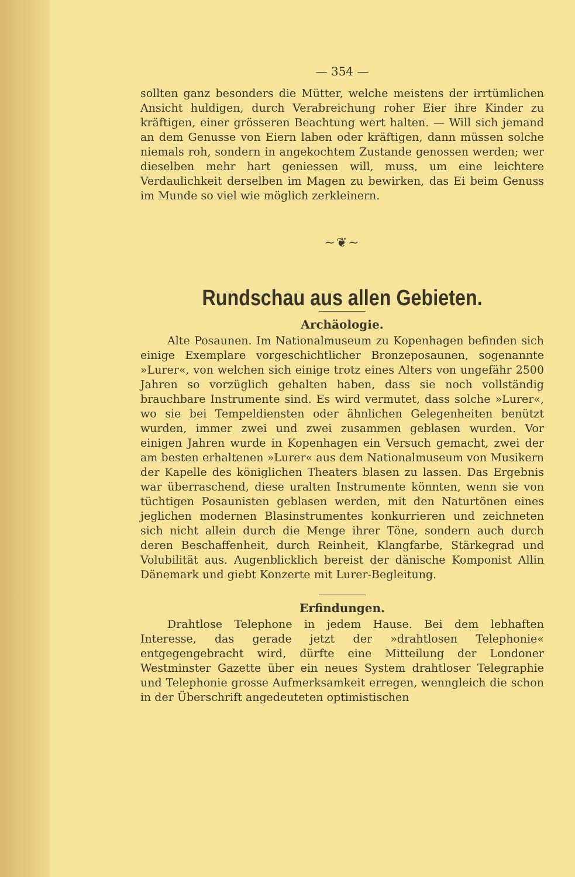— 354 —
sollten ganz besonders die Mütter, welche meistens der irrtümlichen Ansicht huldigen, durch Verabreichung roher Eier ihre Kinder zu kräftigen, einer grösseren Beachtung wert halten. — Will sich jemand an dem Genusse von Eiern laben oder kräftigen, dann müssen solche niemals roh, sondern in angekochtem Zustande genossen werden; wer dieselben mehr hart geniessen will, muss, um eine leichtere Verdaulichkeit derselben im Magen zu bewirken, das Ei beim Genuss im Munde so viel wie möglich zerkleinern.
~❦~
Rundschau aus allen Gebieten.
Archäologie.
Alte Posaunen. Im Nationalmuseum zu Kopenhagen befinden sich einige Exemplare vorgeschichtlicher Bronzeposaunen, sogenannte »Lurer«, von welchen sich einige trotz eines Alters von ungefähr 2500 Jahren so vorzüglich gehalten haben, dass sie noch vollständig brauchbare Instrumente sind. Es wird vermutet, dass solche »Lurer«, wo sie bei Tempeldiensten oder ähnlichen Gelegenheiten benützt wurden, immer zwei und zwei zusammen geblasen wurden. Vor einigen Jahren wurde in Kopenhagen ein Versuch gemacht, zwei der am besten erhaltenen »Lurer« aus dem Nationalmuseum von Musikern der Kapelle des königlichen Theaters blasen zu lassen. Das Ergebnis war überraschend, diese uralten Instrumente könnten, wenn sie von tüchtigen Posaunisten geblasen werden, mit den Naturtönen eines jeglichen modernen Blasinstrumentes konkurrieren und zeichneten sich nicht allein durch die Menge ihrer Töne, sondern auch durch deren Beschaffenheit, durch Reinheit, Klangfarbe, Stärkegrad und Volubilität aus. Augenblicklich bereist der dänische Komponist Allin Dänemark und giebt Konzerte mit Lurer-Begleitung.
Erfindungen.
Drahtlose Telephone in jedem Hause. Bei dem lebhaften Interesse, das gerade jetzt der »drahtlosen Telephonie« entgegengebracht wird, dürfte eine Mitteilung der Londoner Westminster Gazette über ein neues System drahtloser Telegraphie und Telephonie grosse Aufmerksamkeit erregen, wenngleich die schon in der Überschrift angedeuteten optimistischen